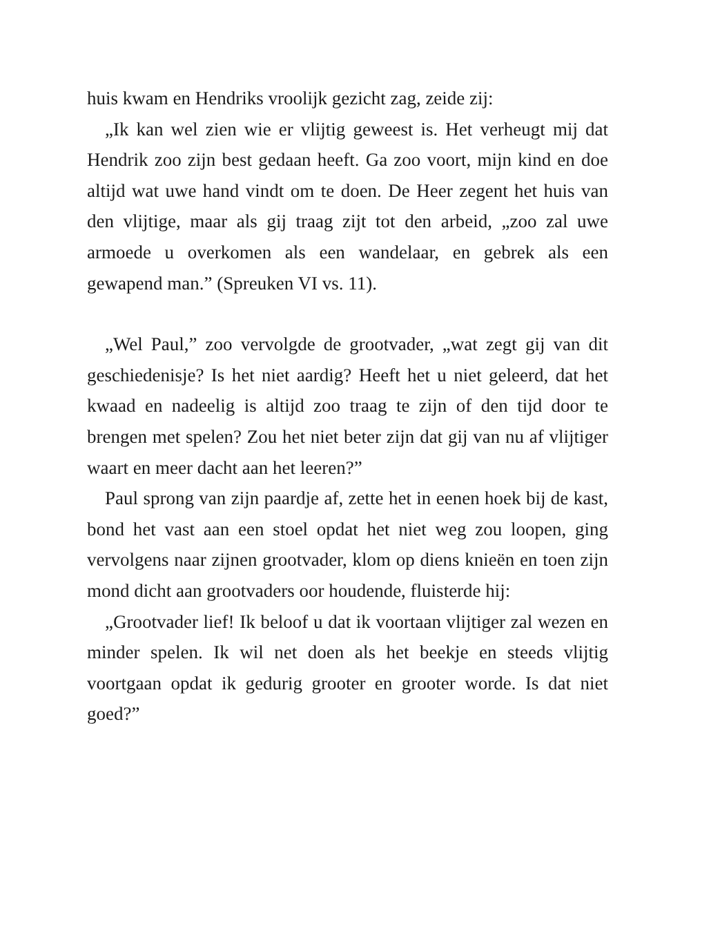huis kwam en Hendriks vroolijk gezicht zag, zeide zij:
„Ik kan wel zien wie er vlijtig geweest is. Het verheugt mij dat Hendrik zoo zijn best gedaan heeft. Ga zoo voort, mijn kind en doe altijd wat uwe hand vindt om te doen. De Heer zegent het huis van den vlijtige, maar als gij traag zijt tot den arbeid, „zoo zal uwe armoede u overkomen als een wandelaar, en gebrek als een gewapend man.” (Spreuken VI vs. 11).
„Wel Paul,” zoo vervolgde de grootvader, „wat zegt gij van dit geschiedenisje? Is het niet aardig? Heeft het u niet geleerd, dat het kwaad en nadeelig is altijd zoo traag te zijn of den tijd door te brengen met spelen? Zou het niet beter zijn dat gij van nu af vlijtiger waart en meer dacht aan het leeren?”
Paul sprong van zijn paardje af, zette het in eenen hoek bij de kast, bond het vast aan een stoel opdat het niet weg zou loopen, ging vervolgens naar zijnen grootvader, klom op diens knieën en toen zijn mond dicht aan grootvaders oor houdende, fluisterde hij:
„Grootvader lief! Ik beloof u dat ik voortaan vlijtiger zal wezen en minder spelen. Ik wil net doen als het beekje en steeds vlijtig voortgaan opdat ik gedurig grooter en grooter worde. Is dat niet goed?”